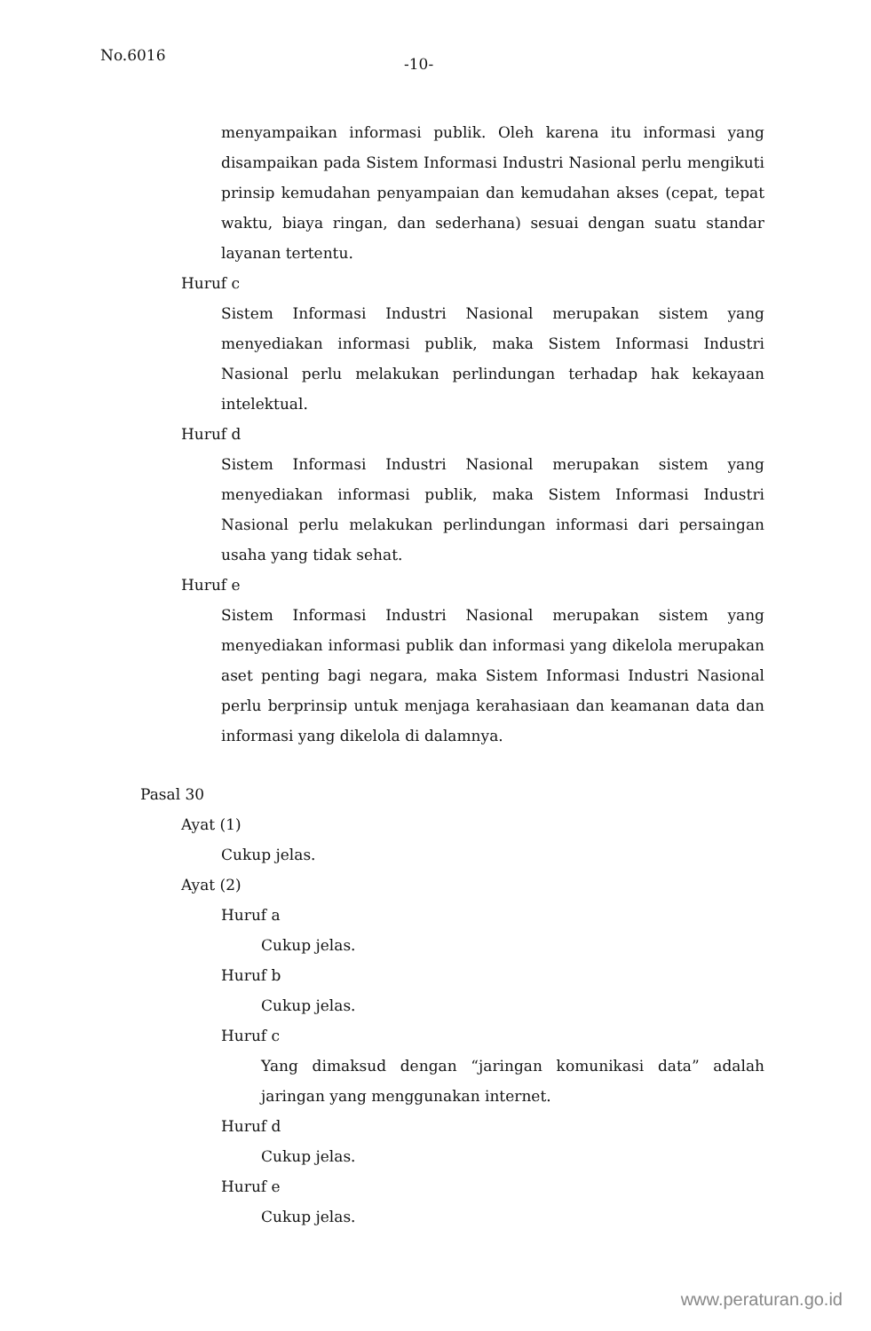No.6016 -10-
menyampaikan informasi publik. Oleh karena itu informasi yang disampaikan pada Sistem Informasi Industri Nasional perlu mengikuti prinsip kemudahan penyampaian dan kemudahan akses (cepat, tepat waktu, biaya ringan, dan sederhana) sesuai dengan suatu standar layanan tertentu.
Huruf c
Sistem Informasi Industri Nasional merupakan sistem yang menyediakan informasi publik, maka Sistem Informasi Industri Nasional perlu melakukan perlindungan terhadap hak kekayaan intelektual.
Huruf d
Sistem Informasi Industri Nasional merupakan sistem yang menyediakan informasi publik, maka Sistem Informasi Industri Nasional perlu melakukan perlindungan informasi dari persaingan usaha yang tidak sehat.
Huruf e
Sistem Informasi Industri Nasional merupakan sistem yang menyediakan informasi publik dan informasi yang dikelola merupakan aset penting bagi negara, maka Sistem Informasi Industri Nasional perlu berprinsip untuk menjaga kerahasiaan dan keamanan data dan informasi yang dikelola di dalamnya.
Pasal 30
Ayat (1)
Cukup jelas.
Ayat (2)
Huruf a
Cukup jelas.
Huruf b
Cukup jelas.
Huruf c
Yang dimaksud dengan “jaringan komunikasi data” adalah jaringan yang menggunakan internet.
Huruf d
Cukup jelas.
Huruf e
Cukup jelas.
www.peraturan.go.id